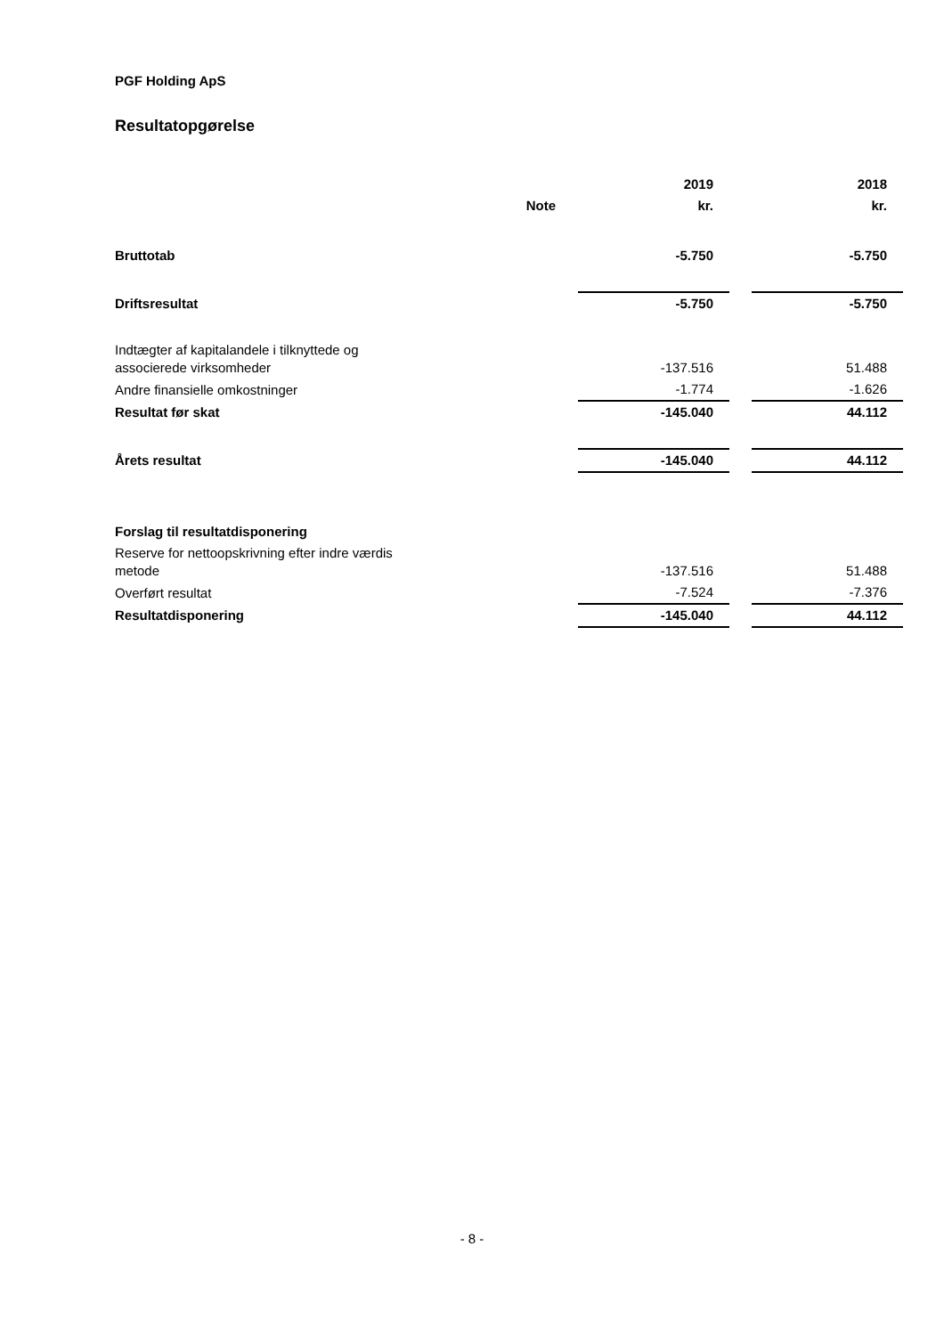PGF Holding ApS
Resultatopgørelse
| | | 2019 | | 2018 |
| --- | --- | --- | --- | --- |
| | Note | kr. | | kr. |
| Bruttotab | | -5.750 | | -5.750 |
| Driftsresultat | | -5.750 | | -5.750 |
| Indtægter af kapitalandele i tilknyttede og associerede virksomheder | | -137.516 | | 51.488 |
| Andre finansielle omkostninger | | -1.774 | | -1.626 |
| Resultat før skat | | -145.040 | | 44.112 |
| Årets resultat | | -145.040 | | 44.112 |
| Forslag til resultatdisponering | | | | |
| Reserve for nettoopskrivning efter indre værdis metode | | -137.516 | | 51.488 |
| Overført resultat | | -7.524 | | -7.376 |
| Resultatdisponering | | -145.040 | | 44.112 |
- 8 -